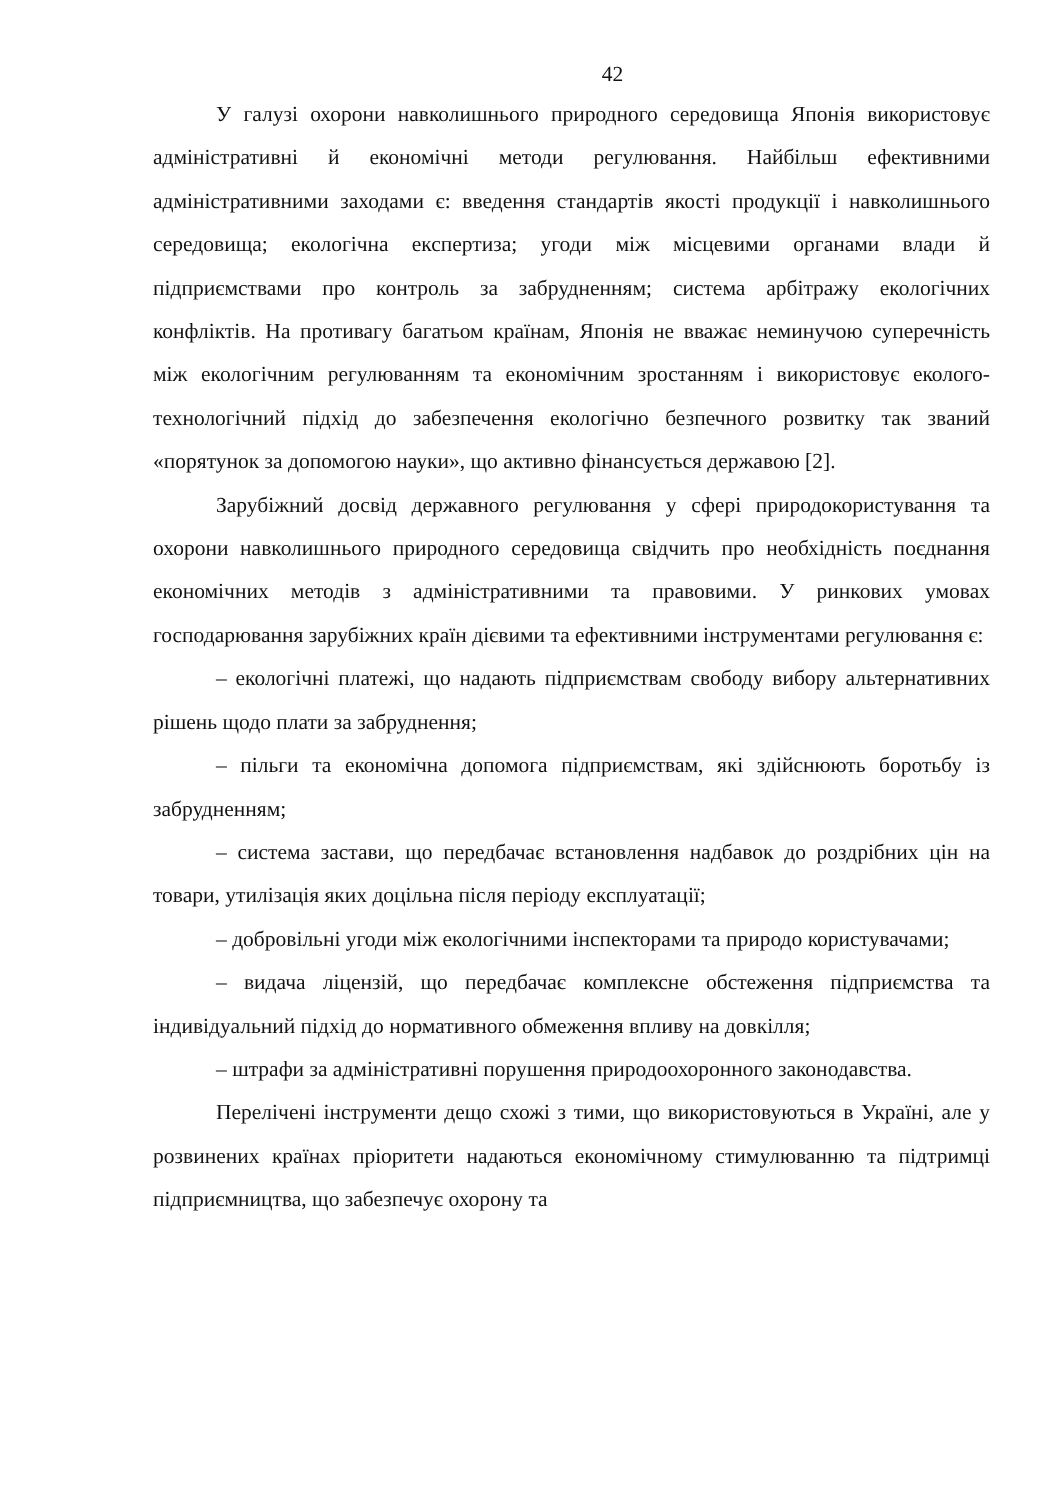42
У галузі охорони навколишнього природного середовища Японія використовує адміністративні й економічні методи регулювання. Найбільш ефективними адміністративними заходами є: введення стандартів якості продукції і навколишнього середовища; екологічна експертиза; угоди між місцевими органами влади й підприємствами про контроль за забрудненням; система арбітражу екологічних конфліктів. На противагу багатьом країнам, Японія не вважає неминучою суперечність між екологічним регулюванням та економічним зростанням і використовує еколого-технологічний підхід до забезпечення екологічно безпечного розвитку так званий «порятунок за допомогою науки», що активно фінансується державою [2].
Зарубіжний досвід державного регулювання у сфері природокористування та охорони навколишнього природного середовища свідчить про необхідність поєднання економічних методів з адміністративними та правовими. У ринкових умовах господарювання зарубіжних країн дієвими та ефективними інструментами регулювання є:
– екологічні платежі, що надають підприємствам свободу вибору альтернативних рішень щодо плати за забруднення;
– пільги та економічна допомога підприємствам, які здійснюють боротьбу із забрудненням;
– система застави, що передбачає встановлення надбавок до роздрібних цін на товари, утилізація яких доцільна після періоду експлуатації;
– добровільні угоди між екологічними інспекторами та природо користувачами;
– видача ліцензій, що передбачає комплексне обстеження підприємства та індивідуальний підхід до нормативного обмеження впливу на довкілля;
– штрафи за адміністративні порушення природоохоронного законодавства.
Перелічені інструменти дещо схожі з тими, що використовуються в Україні, але у розвинених країнах пріоритети надаються економічному стимулюванню та підтримці підприємництва, що забезпечує охорону та